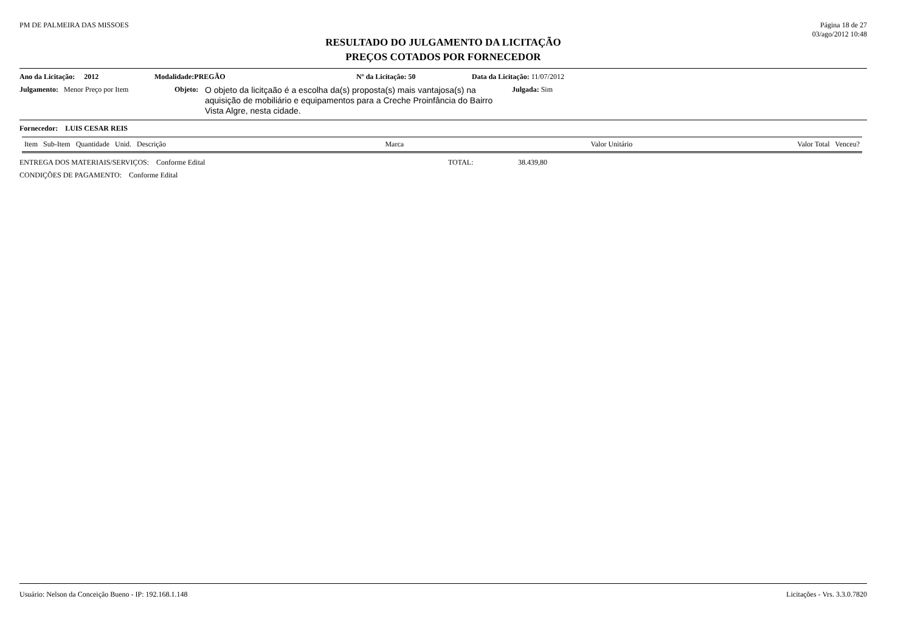PM DE PALMEIRA DAS MISSOES Página 18 de 27
03/ago/2012 10:48
RESULTADO DO JULGAMENTO DA LICITAÇÃO
PREÇOS COTADOS POR FORNECEDOR
Ano da Licitação: 2012 Modalidade: PREGÃO Nº da Licitação: 50 Data da Licitação: 11/07/2012
Julgamento: Menor Preço por Item Objeto:
O objeto da licitçaão é a escolha da(s) proposta(s) mais vantajosa(s) na aquisição de mobiliário e equipamentos para a Creche Proinfância do Bairro Vista Algre, nesta cidade.
Julgada: Sim
Fornecedor: LUIS CESAR REIS
| Item Sub-Item Quantidade Unid. Descrição | Marca | Valor Unitário | Valor Total Venceu? |
| --- | --- | --- | --- |
ENTREGA DOS MATERIAIS/SERVIÇOS: Conforme Edital TOTAL: 38.439,80
CONDIÇÕES DE PAGAMENTO: Conforme Edital
Usuário: Nelson da Conceição Bueno - IP: 192.168.1.148
Licitações - Vrs. 3.3.0.7820